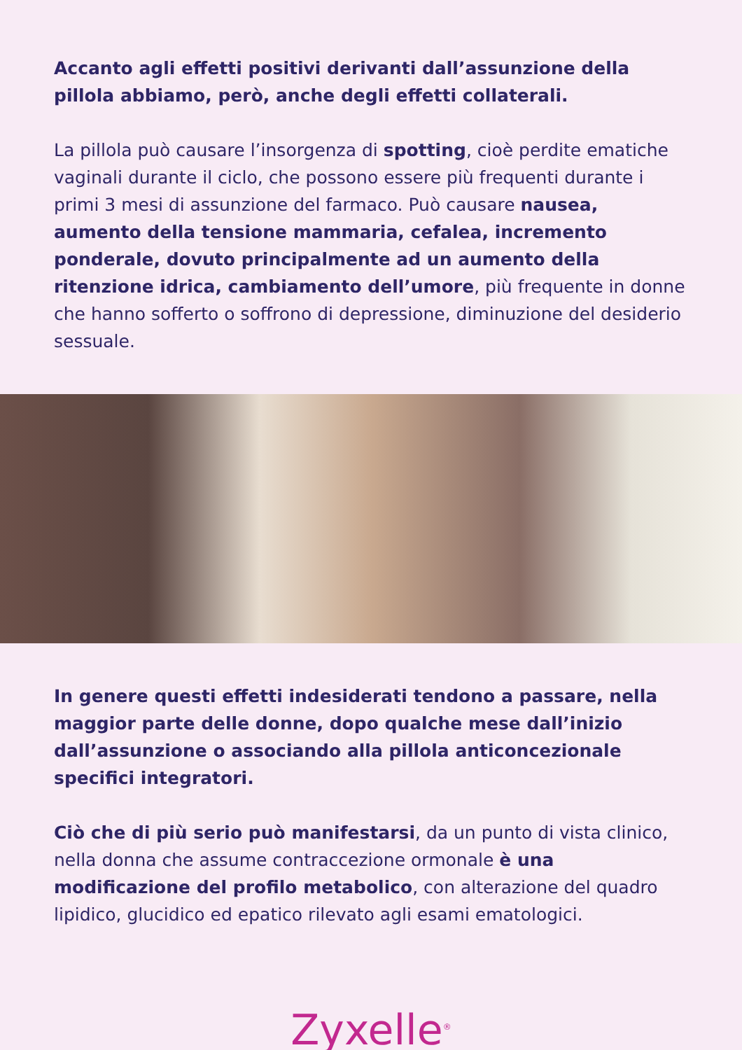Accanto agli effetti positivi derivanti dall’assunzione della pillola abbiamo, però, anche degli effetti collaterali.
La pillola può causare l’insorgenza di spotting, cioè perdite ematiche vaginali durante il ciclo, che possono essere più frequenti durante i primi 3 mesi di assunzione del farmaco. Può causare nausea, aumento della tensione mammaria, cefalea, incremento ponderale, dovuto principalmente ad un aumento della ritenzione idrica, cambiamento dell’umore, più frequente in donne che hanno sofferto o soffrono di depressione, diminuzione del desiderio sessuale.
In genere questi effetti indesiderati tendono a passare, nella maggior parte delle donne, dopo qualche mese dall’inizio dall’assunzione o associando alla pillola anticoncezionale specifici integratori.
Ciò che di più serio può manifestarsi, da un punto di vista clinico, nella donna che assume contraccezione ormonale è una modificazione del profilo metabolico, con alterazione del quadro lipidico, glucidico ed epatico rilevato agli esami ematologici.
Zyxelle<sup>®</sup>